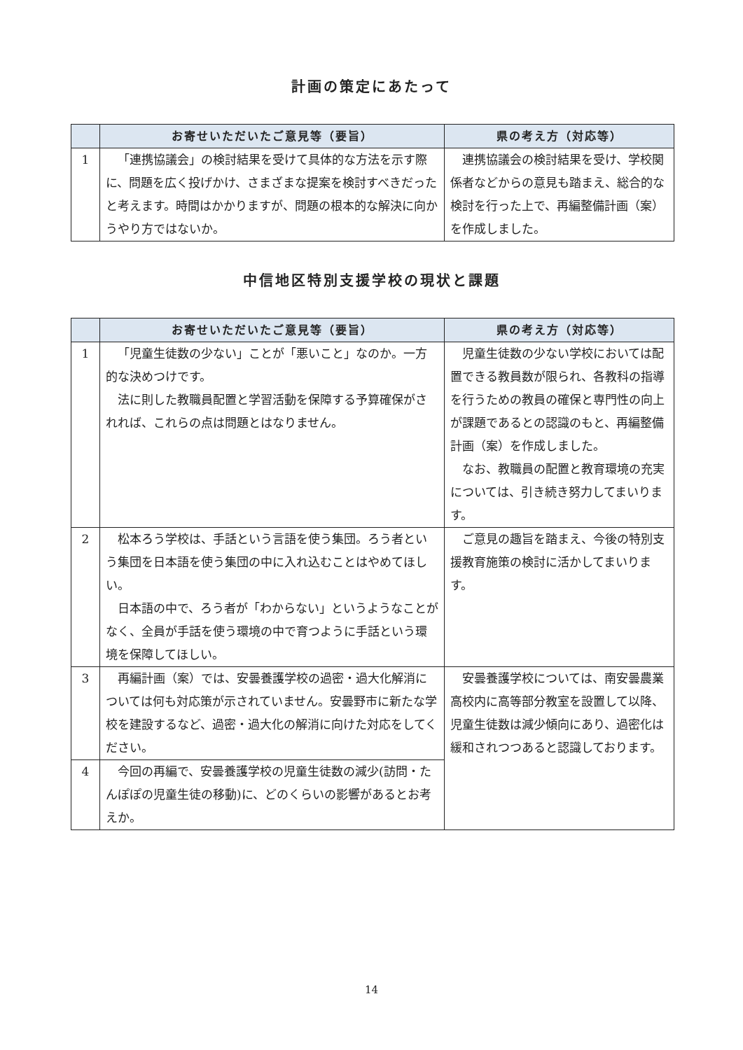計画の策定にあたって
| | お寄せいただいたご意見等（要旨） | 県の考え方（対応等） |
| --- | --- | --- |
| 1 | 「連携協議会」の検討結果を受けて具体的な方法を示す際に、問題を広く投げかけ、さまざまな提案を検討すべきだったと考えます。時間はかかりますが、問題の根本的な解決に向かうやり方ではないか。 | 連携協議会の検討結果を受け、学校関係者などからの意見も踏まえ、総合的な検討を行った上で、再編整備計画（案）を作成しました。 |
中信地区特別支援学校の現状と課題
| | お寄せいただいたご意見等（要旨） | 県の考え方（対応等） |
| --- | --- | --- |
| 1 | 「児童生徒数の少ない」ことが「悪いこと」なのか。一方的な決めつけです。 法に則した教職員配置と学習活動を保障する予算確保がされれば、これらの点は問題とはなりません。 | 児童生徒数の少ない学校においては配置できる教員数が限られ、各教科の指導を行うための教員の確保と専門性の向上が課題であるとの認識のもと、再編整備計画（案）を作成しました。 なお、教職員の配置と教育環境の充実については、引き続き努力してまいります。 |
| 2 | 松本ろう学校は、手話という言語を使う集団。ろう者という集団を日本語を使う集団の中に入れ込むことはやめてほしい。 日本語の中で、ろう者が「わからない」というようなことがなく、全員が手話を使う環境の中で育つように手話という環境を保障してほしい。 | ご意見の趣旨を踏まえ、今後の特別支援教育施策の検討に活かしてまいります。 |
| 3 | 再編計画（案）では、安曇養護学校の過密・過大化解消については何も対応策が示されていません。安曇野市に新たな学校を建設するなど、過密・過大化の解消に向けた対応をしてください。 | 安曇養護学校については、南安曇農業高校内に高等部分教室を設置して以降、児童生徒数は減少傾向にあり、過密化は緩和されつつあると認識しております。 |
| 4 | 今回の再編で、安曇養護学校の児童生徒数の減少(訪問・たんぽぽの児童生徒の移動)に、どのくらいの影響があるとお考えか。 | |
14